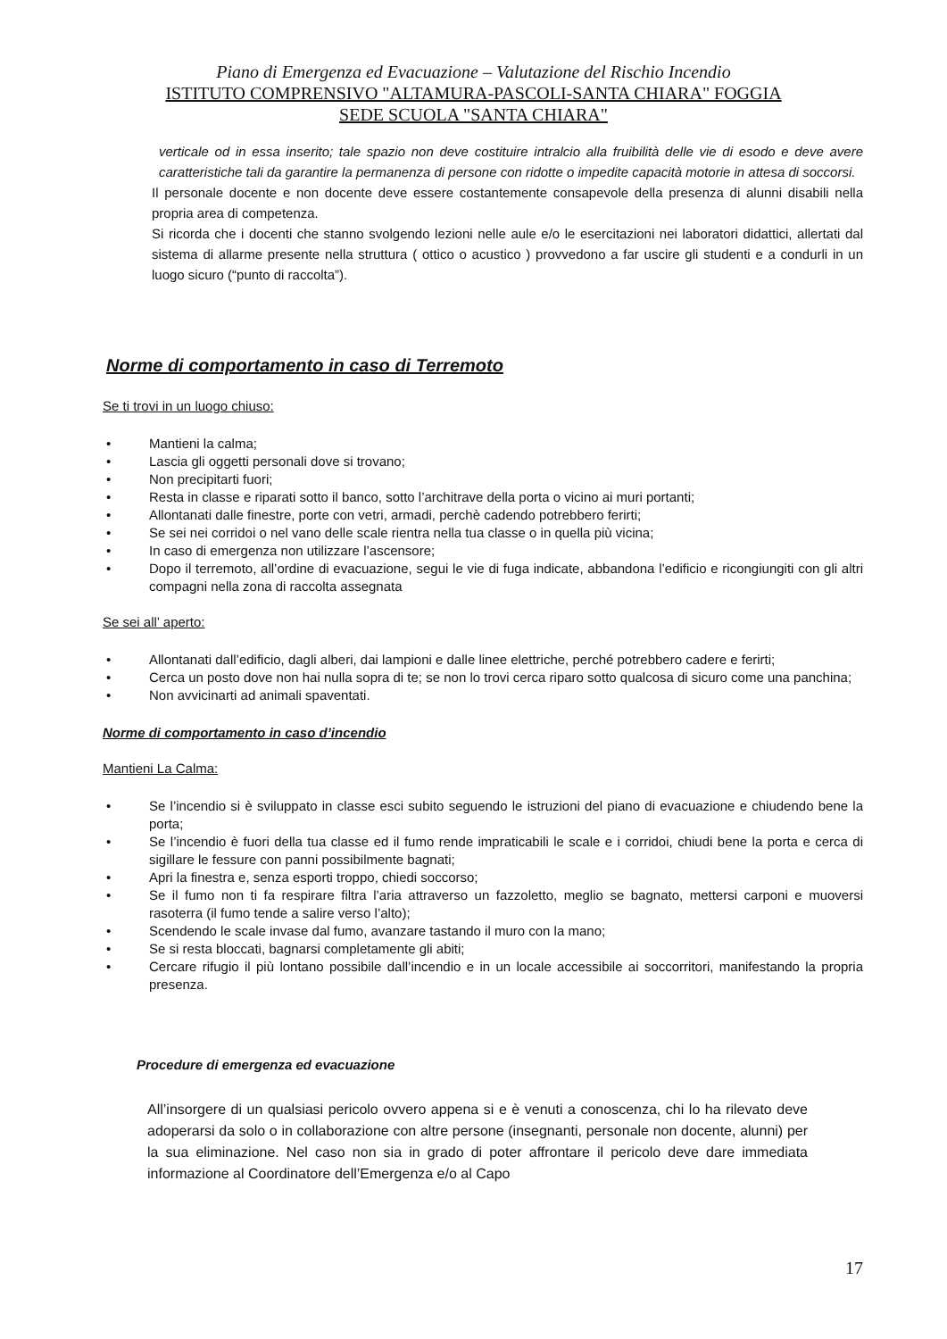Piano di Emergenza ed Evacuazione – Valutazione del Rischio Incendio
ISTITUTO COMPRENSIVO "ALTAMURA-PASCOLI-SANTA CHIARA" FOGGIA
SEDE SCUOLA "SANTA CHIARA"
verticale od in essa inserito; tale spazio non deve costituire intralcio alla fruibilità delle vie di esodo e deve avere caratteristiche tali da garantire la permanenza di persone con ridotte o impedite capacità motorie in attesa di soccorsi.
Il personale docente e non docente deve essere costantemente consapevole della presenza di alunni disabili nella propria area di competenza.
Si ricorda che i docenti che stanno svolgendo lezioni nelle aule e/o le esercitazioni nei laboratori didattici, allertati dal sistema di allarme presente nella struttura ( ottico o acustico ) provvedono a far uscire gli studenti e a condurli in un luogo sicuro (“punto di raccolta”).
Norme di comportamento in caso di Terremoto
Se ti trovi in un luogo chiuso:
• Mantieni la calma;
• Lascia gli oggetti personali dove si trovano;
• Non precipitarti fuori;
• Resta in classe e riparati sotto il banco, sotto l’architrave della porta o vicino ai muri portanti;
• Allontanati dalle finestre, porte con vetri, armadi, perchè cadendo potrebbero ferirti;
• Se sei nei corridoi o nel vano delle scale rientra nella tua classe o in quella più vicina;
• In caso di emergenza non utilizzare l’ascensore;
• Dopo il terremoto, all’ordine di evacuazione, segui le vie di fuga indicate, abbandona l’edificio e ricongiungiti con gli altri compagni nella zona di raccolta assegnata
Se sei all’ aperto:
• Allontanati dall’edificio, dagli alberi, dai lampioni e dalle linee elettriche, perché potrebbero cadere e ferirti;
• Cerca un posto dove non hai nulla sopra di te; se non lo trovi cerca riparo sotto qualcosa di sicuro come una panchina;
• Non avvicinarti ad animali spaventati.
Norme di comportamento in caso d’incendio
Mantieni La Calma:
• Se l’incendio si è sviluppato in classe esci subito seguendo le istruzioni del piano di evacuazione e chiudendo bene la porta;
• Se l’incendio è fuori della tua classe ed il fumo rende impraticabili le scale e i corridoi, chiudi bene la porta e cerca di sigillare le fessure con panni possibilmente bagnati;
• Apri la finestra e, senza esporti troppo, chiedi soccorso;
• Se il fumo non ti fa respirare filtra l’aria attraverso un fazzoletto, meglio se bagnato, mettersi carponi e muoversi rasoterra (il fumo tende a salire verso l’alto);
• Scendendo le scale invase dal fumo, avanzare tastando il muro con la mano;
• Se si resta bloccati, bagnarsi completamente gli abiti;
• Cercare rifugio il più lontano possibile dall’incendio e in un locale accessibile ai soccorritori, manifestando la propria presenza.
Procedure di emergenza ed evacuazione
All’insorgere di un qualsiasi pericolo ovvero appena si e è venuti a conoscenza, chi lo ha rilevato deve adoperarsi da solo o in collaborazione con altre persone (insegnanti, personale non docente, alunni) per la sua eliminazione. Nel caso non sia in grado di poter affrontare il pericolo deve dare immediata informazione al Coordinatore dell’Emergenza e/o al Capo
17